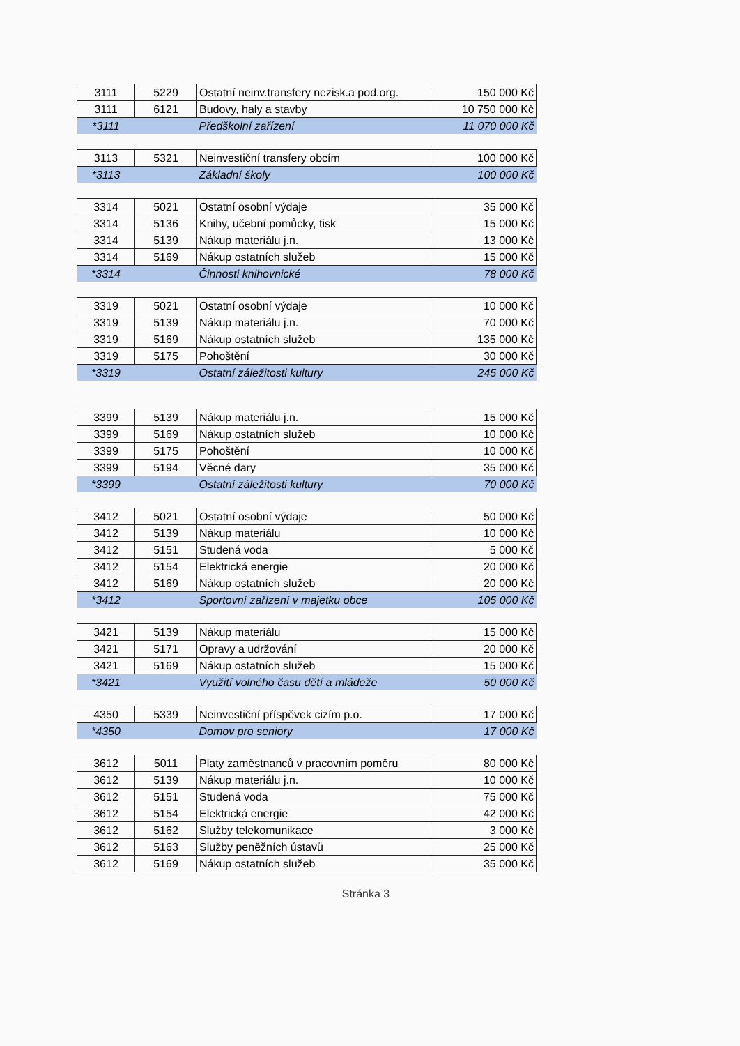| 3111 | 5229 | Ostatní neinv.transfery nezisk.a pod.org. | 150 000 Kč |
| 3111 | 6121 | Budovy, haly a stavby | 10 750 000 Kč |
| *3111 | | Předškolní zařízení | 11 070 000 Kč |
| 3113 | 5321 | Neinvestiční transfery obcím | 100 000 Kč |
| *3113 | | Základní školy | 100 000 Kč |
| 3314 | 5021 | Ostatní osobní výdaje | 35 000 Kč |
| 3314 | 5136 | Knihy, učební pomůcky, tisk | 15 000 Kč |
| 3314 | 5139 | Nákup materiálu j.n. | 13 000 Kč |
| 3314 | 5169 | Nákup ostatních služeb | 15 000 Kč |
| *3314 | | Činnosti knihovnické | 78 000 Kč |
| 3319 | 5021 | Ostatní osobní výdaje | 10 000 Kč |
| 3319 | 5139 | Nákup materiálu j.n. | 70 000 Kč |
| 3319 | 5169 | Nákup ostatních služeb | 135 000 Kč |
| 3319 | 5175 | Pohoštění | 30 000 Kč |
| *3319 | | Ostatní záležitosti kultury | 245 000 Kč |
| 3399 | 5139 | Nákup materiálu j.n. | 15 000 Kč |
| 3399 | 5169 | Nákup ostatních služeb | 10 000 Kč |
| 3399 | 5175 | Pohoštění | 10 000 Kč |
| 3399 | 5194 | Věcné dary | 35 000 Kč |
| *3399 | | Ostatní záležitosti kultury | 70 000 Kč |
| 3412 | 5021 | Ostatní osobní výdaje | 50 000 Kč |
| 3412 | 5139 | Nákup materiálu | 10 000 Kč |
| 3412 | 5151 | Studená voda | 5 000 Kč |
| 3412 | 5154 | Elektrická energie | 20 000 Kč |
| 3412 | 5169 | Nákup ostatních služeb | 20 000 Kč |
| *3412 | | Sportovní zařízení v majetku obce | 105 000 Kč |
| 3421 | 5139 | Nákup materiálu | 15 000 Kč |
| 3421 | 5171 | Opravy a udržování | 20 000 Kč |
| 3421 | 5169 | Nákup ostatních služeb | 15 000 Kč |
| *3421 | | Využití volného času dětí a mládeže | 50 000 Kč |
| 4350 | 5339 | Neinvestiční příspěvek cizím p.o. | 17 000 Kč |
| *4350 | | Domov pro seniory | 17 000 Kč |
| 3612 | 5011 | Platy zaměstnanců v pracovním poměru | 80 000 Kč |
| 3612 | 5139 | Nákup materiálu j.n. | 10 000 Kč |
| 3612 | 5151 | Studená voda | 75 000 Kč |
| 3612 | 5154 | Elektrická energie | 42 000 Kč |
| 3612 | 5162 | Služby telekomunikace | 3 000 Kč |
| 3612 | 5163 | Služby peněžních ústavů | 25 000 Kč |
| 3612 | 5169 | Nákup ostatních služeb | 35 000 Kč |
Stránka 3